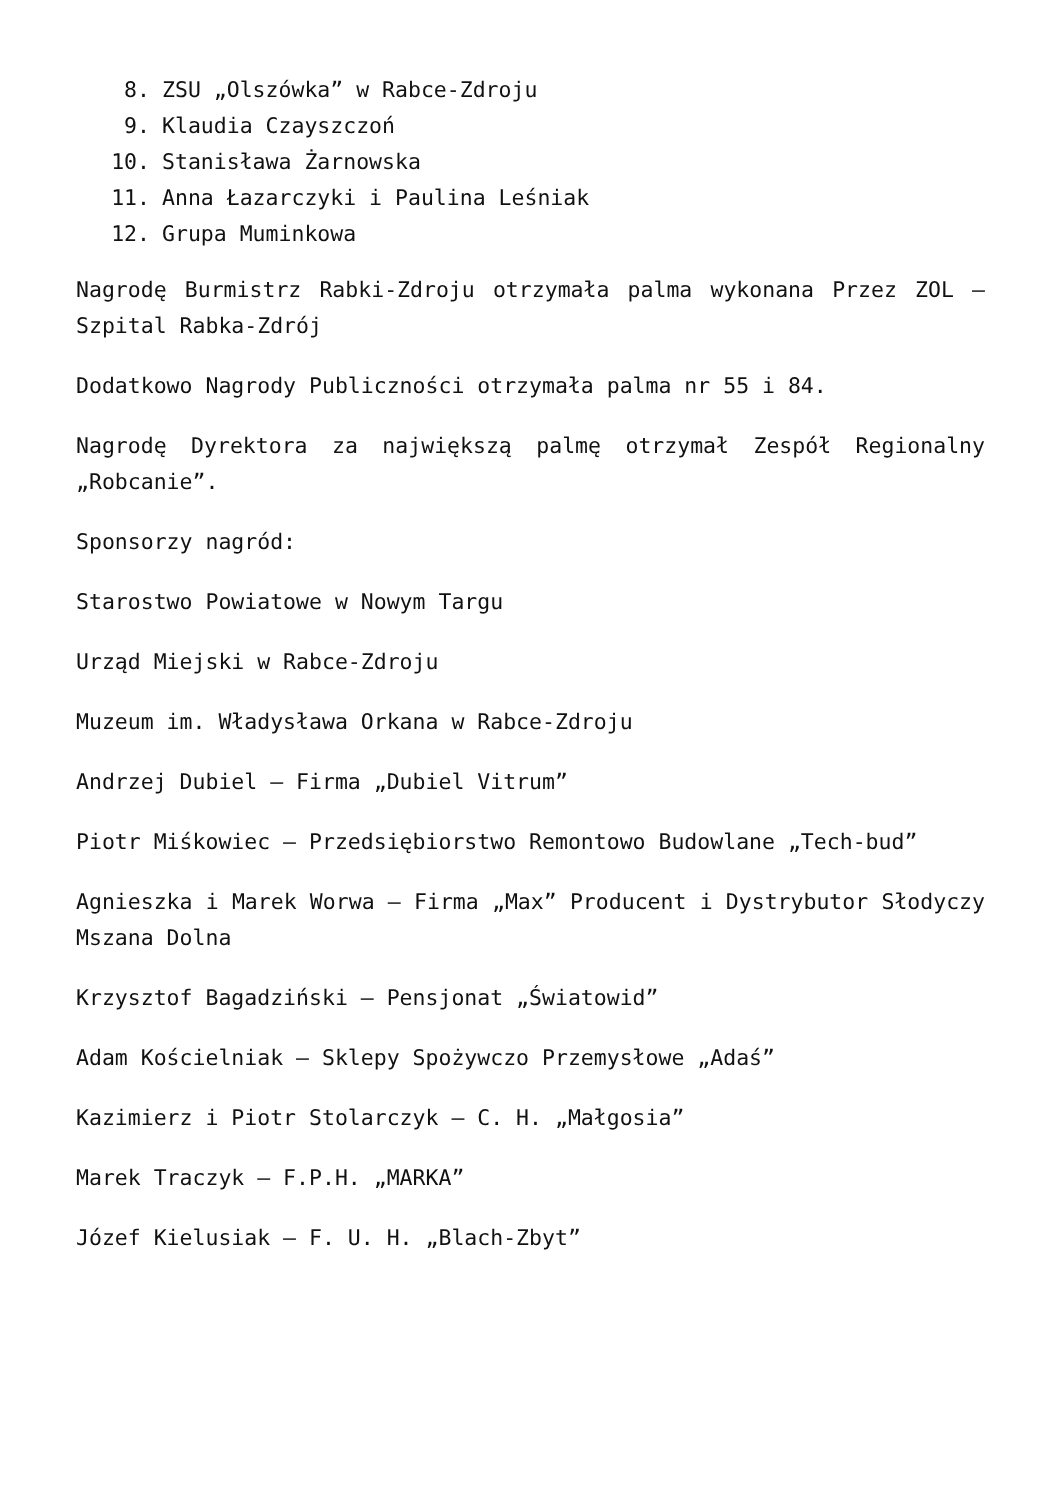8. ZSU „Olszówka” w Rabce-Zdroju
9. Klaudia Czayszczoń
10. Stanisława Żarnowska
11. Anna Łazarczyki i Paulina Leśniak
12. Grupa Muminkowa
Nagrodę Burmistrz Rabki-Zdroju otrzymała palma wykonana Przez ZOL – Szpital Rabka-Zdrój
Dodatkowo Nagrody Publiczności otrzymała palma nr 55 i 84.
Nagrodę Dyrektora za największą palmę otrzymał Zespół Regionalny „Robcanie”.
Sponsorzy nagród:
Starostwo Powiatowe w Nowym Targu
Urząd Miejski w Rabce-Zdroju
Muzeum im. Władysława Orkana w Rabce-Zdroju
Andrzej Dubiel – Firma „Dubiel Vitrum”
Piotr Miśkowiec – Przedsiębiorstwo Remontowo Budowlane „Tech-bud”
Agnieszka i Marek Worwa – Firma „Max” Producent i Dystrybutor Słodyczy Mszana Dolna
Krzysztof Bagadziński – Pensjonat „Światowid”
Adam Kościelniak – Sklepy Spożywczo Przemysłowe „Adaś”
Kazimierz i Piotr Stolarczyk – C. H. „Małgosia”
Marek Traczyk – F.P.H. „MARKA”
Józef Kielusiak – F. U. H. „Blach-Zbyt”